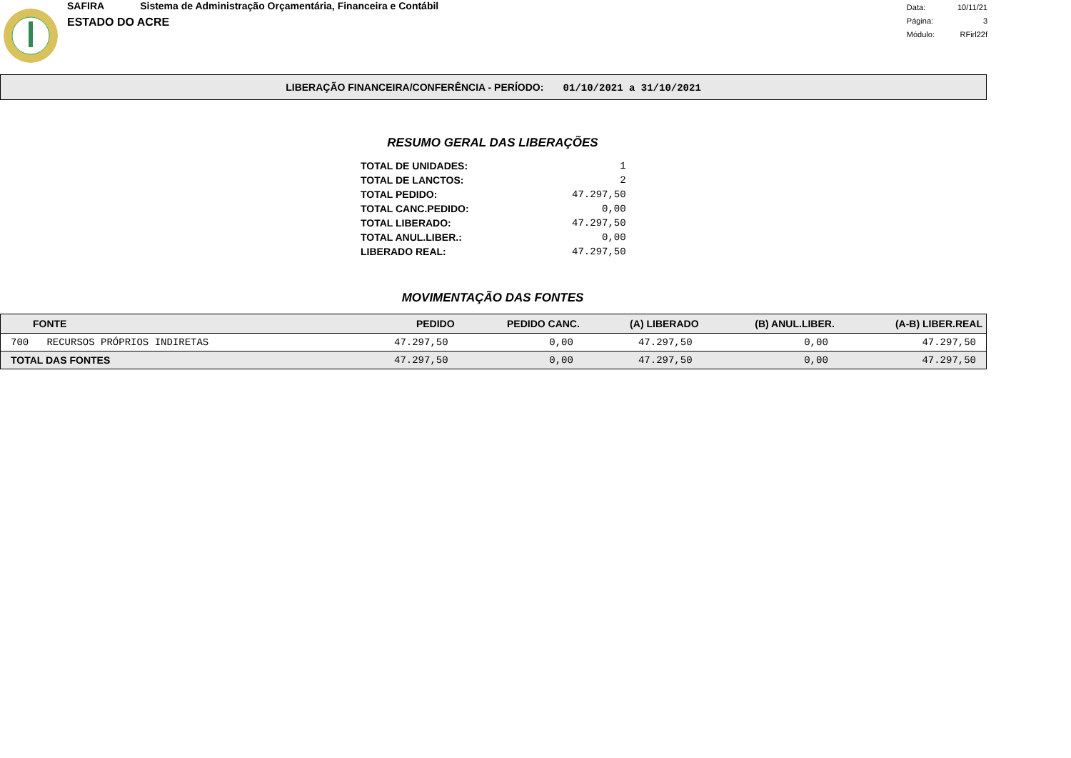SAFIRA Sistema de Administração Orçamentária, Financeira e Contábil
ESTADO DO ACRE
| Data: | 10/11/21 |
| Página: | 3 |
| Módulo: | RFirl22f |
LIBERAÇÃO FINANCEIRA/CONFERÊNCIA - PERÍODO: 01/10/2021 a 31/10/2021
RESUMO GERAL DAS LIBERAÇÕES
| TOTAL DE UNIDADES: | 1 |
| TOTAL DE LANCTOS: | 2 |
| TOTAL PEDIDO: | 47.297,50 |
| TOTAL CANC.PEDIDO: | 0,00 |
| TOTAL LIBERADO: | 47.297,50 |
| TOTAL ANUL.LIBER.: | 0,00 |
| LIBERADO REAL: | 47.297,50 |
MOVIMENTAÇÃO DAS FONTES
| FONTE | PEDIDO | PEDIDO CANC. | (A) LIBERADO | (B) ANUL.LIBER. | (A-B) LIBER.REAL |
| --- | --- | --- | --- | --- | --- |
| 700 RECURSOS PRÓPRIOS INDIRETAS | 47.297,50 | 0,00 | 47.297,50 | 0,00 | 47.297,50 |
| TOTAL DAS FONTES | 47.297,50 | 0,00 | 47.297,50 | 0,00 | 47.297,50 |